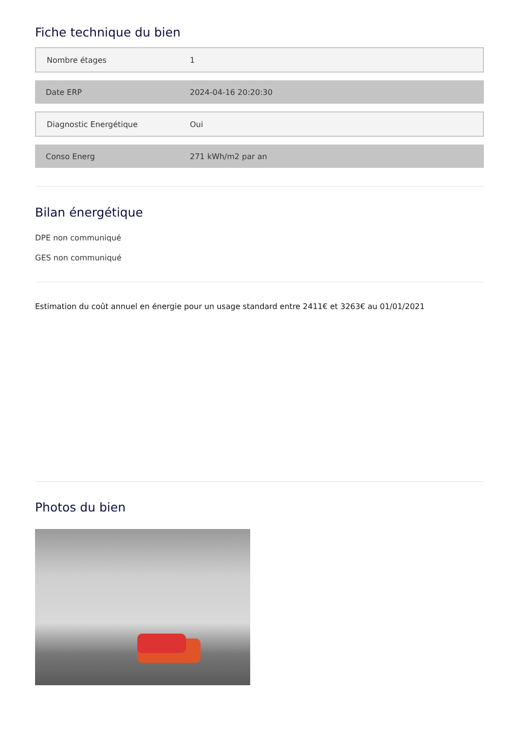Fiche technique du bien
| Nombre étages | 1 |
| Date ERP | 2024-04-16 20:20:30 |
| Diagnostic Energétique | Oui |
| Conso Energ | 271 kWh/m2 par an |
Bilan énergétique
DPE non communiqué
GES non communiqué
Estimation du coût annuel en énergie pour un usage standard entre 2411€ et 3263€ au 01/01/2021
Photos du bien